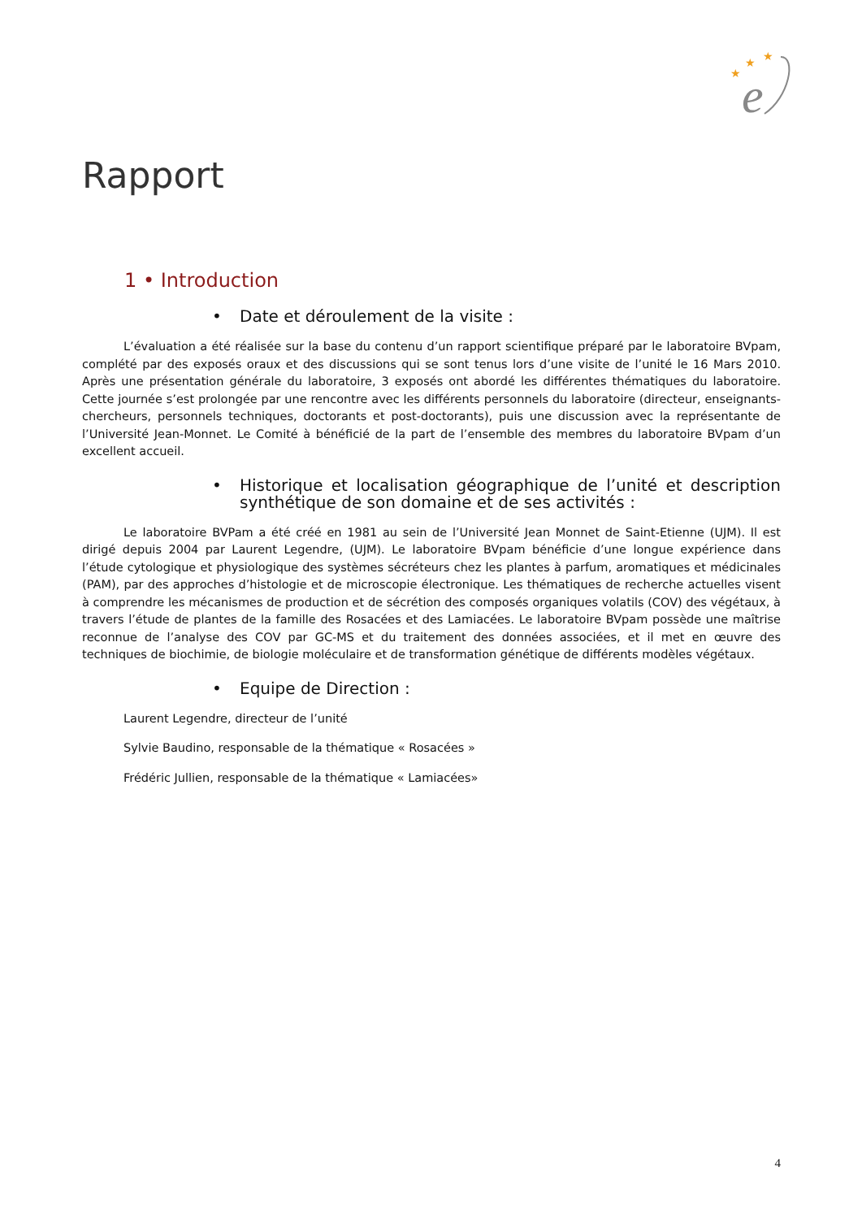★
★
★
e
Rapport
1 • Introduction
• Date et déroulement de la visite :
L’évaluation a été réalisée sur la base du contenu d’un rapport scientifique préparé par le laboratoire BVpam, complété par des exposés oraux et des discussions qui se sont tenus lors d’une visite de l’unité le 16 Mars 2010. Après une présentation générale du laboratoire, 3 exposés ont abordé les différentes thématiques du laboratoire. Cette journée s’est prolongée par une rencontre avec les différents personnels du laboratoire (directeur, enseignants-chercheurs, personnels techniques, doctorants et post-doctorants), puis une discussion avec la représentante de l’Université Jean-Monnet. Le Comité à bénéficié de la part de l’ensemble des membres du laboratoire BVpam d’un excellent accueil.
• Historique et localisation géographique de l’unité et description synthétique de son domaine et de ses activités :
Le laboratoire BVPam a été créé en 1981 au sein de l’Université Jean Monnet de Saint-Etienne (UJM). Il est dirigé depuis 2004 par Laurent Legendre, (UJM). Le laboratoire BVpam bénéficie d’une longue expérience dans l’étude cytologique et physiologique des systèmes sécréteurs chez les plantes à parfum, aromatiques et médicinales (PAM), par des approches d’histologie et de microscopie électronique. Les thématiques de recherche actuelles visent à comprendre les mécanismes de production et de sécrétion des composés organiques volatils (COV) des végétaux, à travers l’étude de plantes de la famille des Rosacées et des Lamiacées. Le laboratoire BVpam possède une maîtrise reconnue de l’analyse des COV par GC-MS et du traitement des données associées, et il met en œuvre des techniques de biochimie, de biologie moléculaire et de transformation génétique de différents modèles végétaux.
• Equipe de Direction :
Laurent Legendre, directeur de l’unité
Sylvie Baudino, responsable de la thématique « Rosacées »
Frédéric Jullien, responsable de la thématique « Lamiacées»
4